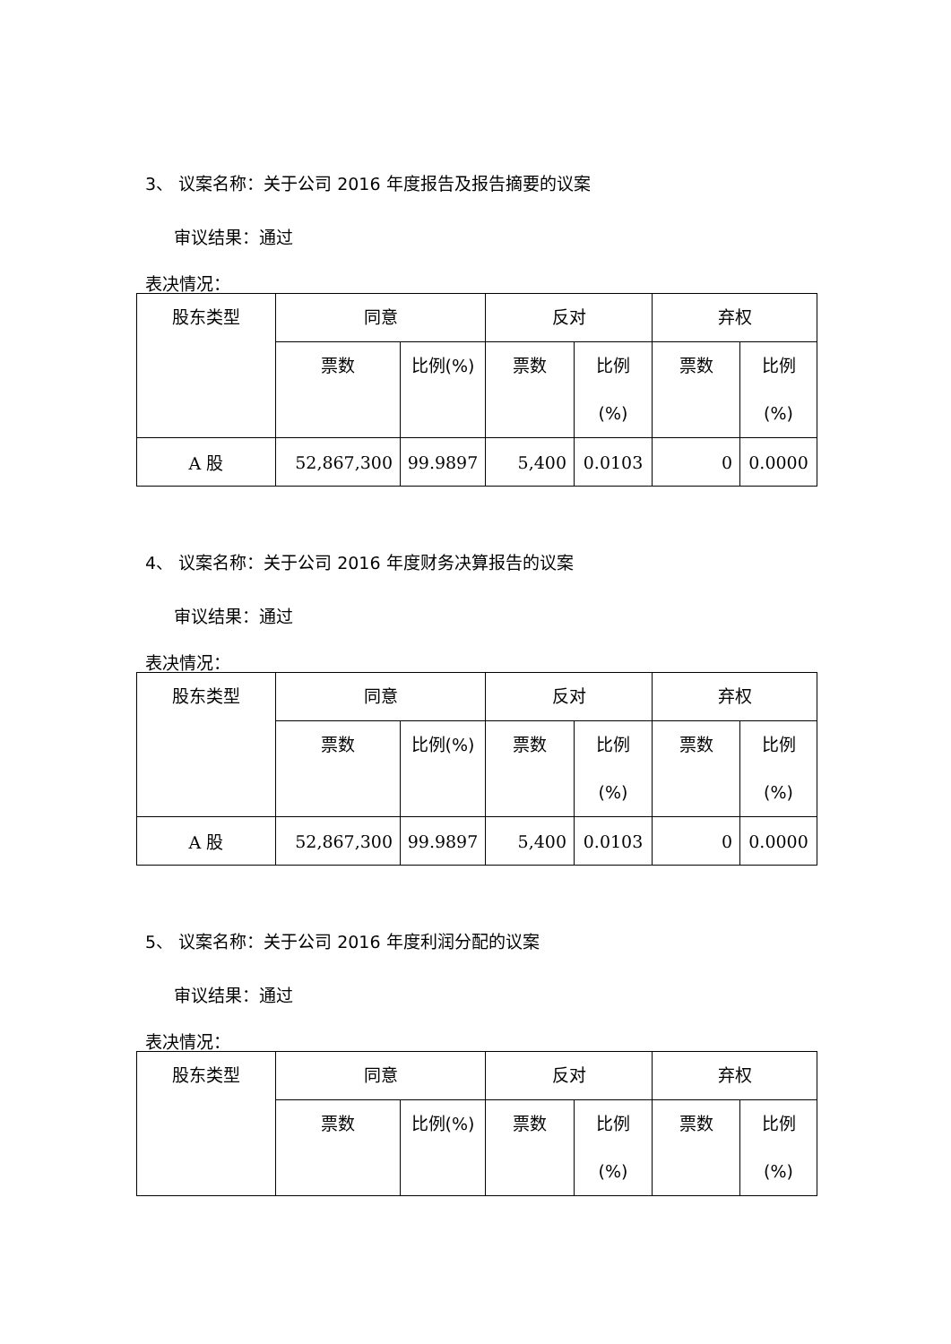3、 议案名称：关于公司 2016 年度报告及报告摘要的议案
审议结果：通过
表决情况：
| 股东类型 | 同意 | | 反对 | | 弃权 | |
| | 票数 | 比例(%) | 票数 | 比例 (%) | 票数 | 比例 (%) |
| A 股 | 52,867,300 | 99.9897 | 5,400 | 0.0103 | 0 | 0.0000 |
4、 议案名称：关于公司 2016 年度财务决算报告的议案
审议结果：通过
表决情况：
| 股东类型 | 同意 | | 反对 | | 弃权 | |
| | 票数 | 比例(%) | 票数 | 比例 (%) | 票数 | 比例 (%) |
| A 股 | 52,867,300 | 99.9897 | 5,400 | 0.0103 | 0 | 0.0000 |
5、 议案名称：关于公司 2016 年度利润分配的议案
审议结果：通过
表决情况：
| 股东类型 | 同意 | | 反对 | | 弃权 | |
| | 票数 | 比例(%) | 票数 | 比例 (%) | 票数 | 比例 (%) |